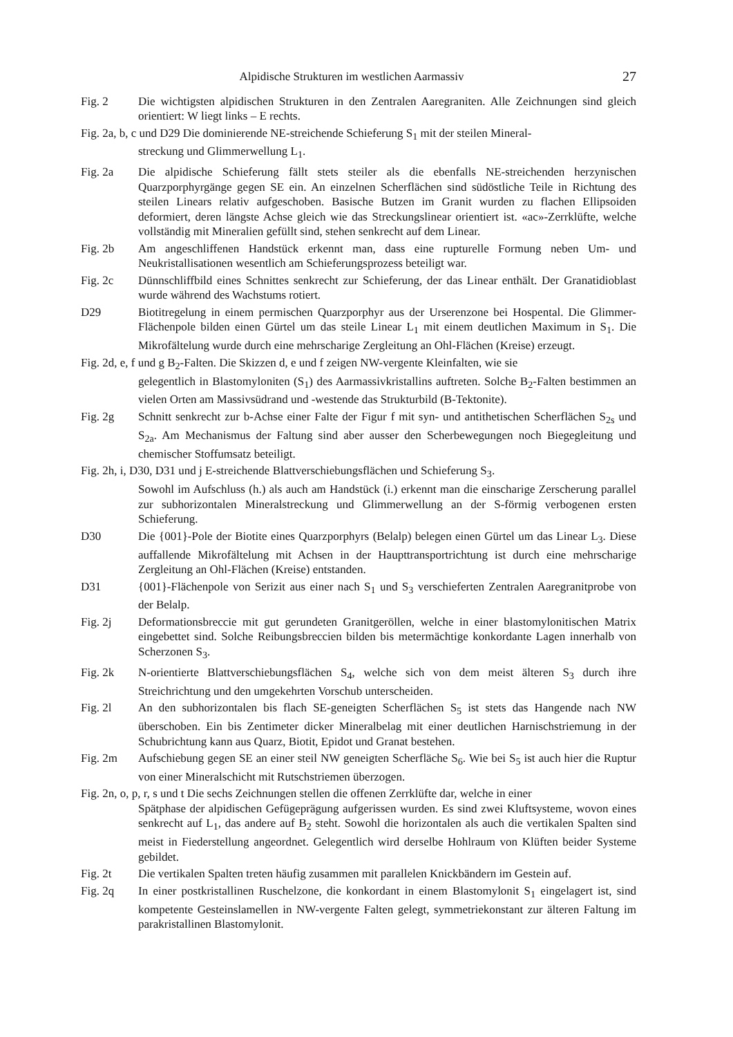Alpidische Strukturen im westlichen Aarmassiv 27
Fig. 2 Die wichtigsten alpidischen Strukturen in den Zentralen Aaregraniten. Alle Zeichnungen sind gleich orientiert: W liegt links – E rechts.
Fig. 2a, b, c und D29 Die dominierende NE-streichende Schieferung S<sub>1</sub> mit der steilen Mineral-
streckung und Glimmerwellung L<sub>1</sub>.
Fig. 2a Die alpidische Schieferung fällt stets steiler als die ebenfalls NE-streichenden herzynischen Quarzporphyrgänge gegen SE ein. An einzelnen Scherflächen sind südöstliche Teile in Richtung des steilen Linears relativ aufgeschoben. Basische Butzen im Granit wurden zu flachen Ellipsoiden deformiert, deren längste Achse gleich wie das Streckungslinear orientiert ist. «ac»-Zerrklüfte, welche vollständig mit Mineralien gefüllt sind, stehen senkrecht auf dem Linear.
Fig. 2b Am angeschliffenen Handstück erkennt man, dass eine rupturelle Formung neben Um- und Neukristallisationen wesentlich am Schieferungsprozess beteiligt war.
Fig. 2c Dünnschliffbild eines Schnittes senkrecht zur Schieferung, der das Linear enthält. Der Granatidioblast wurde während des Wachstums rotiert.
D29 Biotitregelung in einem permischen Quarzporphyr aus der Urserenzone bei Hospental. Die Glimmer-Flächenpole bilden einen Gürtel um das steile Linear L<sub>1</sub> mit einem deutlichen Maximum in S<sub>1</sub>. Die Mikrofältelung wurde durch eine mehrscharige Zergleitung an Ohl-Flächen (Kreise) erzeugt.
Fig. 2d, e, f und g B<sub>2</sub>-Falten. Die Skizzen d, e und f zeigen NW-vergente Kleinfalten, wie sie
gelegentlich in Blastomyloniten (S<sub>1</sub>) des Aarmassivkristallins auftreten. Solche B<sub>2</sub>-Falten bestimmen an vielen Orten am Massivsüdrand und -westende das Strukturbild (B-Tektonite).
Fig. 2g Schnitt senkrecht zur b-Achse einer Falte der Figur f mit syn- und antithetischen Scherflächen S<sub>2s</sub> und S<sub>2a</sub>. Am Mechanismus der Faltung sind aber ausser den Scherbewegungen noch Biegegleitung und chemischer Stoffumsatz beteiligt.
Fig. 2h, i, D30, D31 und j E-streichende Blattverschiebungsflächen und Schieferung S<sub>3</sub>.
Sowohl im Aufschluss (h.) als auch am Handstück (i.) erkennt man die einscharige Zerscherung parallel zur subhorizontalen Mineralstreckung und Glimmerwellung an der S-förmig verbogenen ersten Schieferung.
D30 Die {001}-Pole der Biotite eines Quarzporphyrs (Belalp) belegen einen Gürtel um das Linear L<sub>3</sub>. Diese auffallende Mikrofältelung mit Achsen in der Haupttransportrichtung ist durch eine mehrscharige Zergleitung an Ohl-Flächen (Kreise) entstanden.
D31 {001}-Flächenpole von Serizit aus einer nach S<sub>1</sub> und S<sub>3</sub> verschieferten Zentralen Aaregranitprobe von der Belalp.
Fig. 2j Deformationsbreccie mit gut gerundeten Granitgeröllen, welche in einer blastomylonitischen Matrix eingebettet sind. Solche Reibungsbreccien bilden bis metermächtige konkordante Lagen innerhalb von Scherzonen S<sub>3</sub>.
Fig. 2k N-orientierte Blattverschiebungsflächen S<sub>4</sub>, welche sich von dem meist älteren S<sub>3</sub> durch ihre Streichrichtung und den umgekehrten Vorschub unterscheiden.
Fig. 2l An den subhorizontalen bis flach SE-geneigten Scherflächen S<sub>5</sub> ist stets das Hangende nach NW überschoben. Ein bis Zentimeter dicker Mineralbelag mit einer deutlichen Harnischstriemung in der Schubrichtung kann aus Quarz, Biotit, Epidot und Granat bestehen.
Fig. 2m Aufschiebung gegen SE an einer steil NW geneigten Scherfläche S<sub>6</sub>. Wie bei S<sub>5</sub> ist auch hier die Ruptur von einer Mineralschicht mit Rutschstriemen überzogen.
Fig. 2n, o, p, r, s und t Die sechs Zeichnungen stellen die offenen Zerrklüfte dar, welche in einer
Spätphase der alpidischen Gefügeprägung aufgerissen wurden. Es sind zwei Kluftsysteme, wovon eines senkrecht auf L<sub>1</sub>, das andere auf B<sub>2</sub> steht. Sowohl die horizontalen als auch die vertikalen Spalten sind meist in Fiederstellung angeordnet. Gelegentlich wird derselbe Hohlraum von Klüften beider Systeme gebildet.
Fig. 2t Die vertikalen Spalten treten häufig zusammen mit parallelen Knickbändern im Gestein auf.
Fig. 2q In einer postkristallinen Ruschelzone, die konkordant in einem Blastomylonit S<sub>1</sub> eingelagert ist, sind kompetente Gesteinslamellen in NW-vergente Falten gelegt, symmetriekonstant zur älteren Faltung im parakristallinen Blastomylonit.